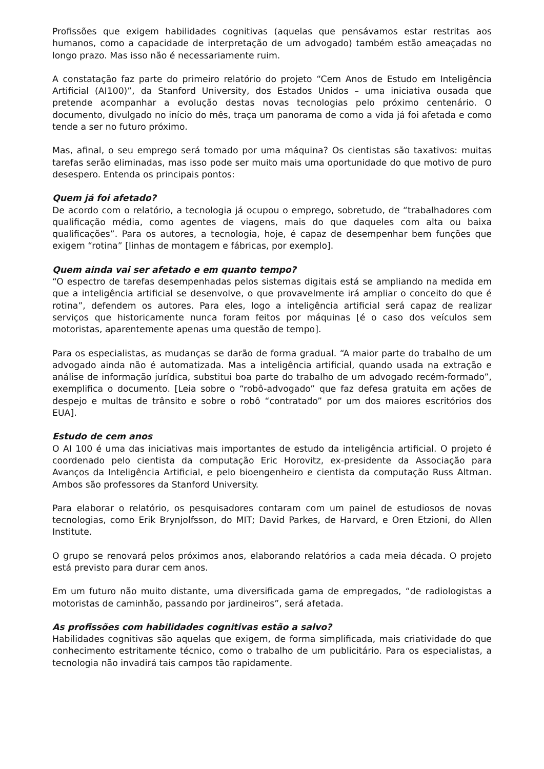Profissões que exigem habilidades cognitivas (aquelas que pensávamos estar restritas aos humanos, como a capacidade de interpretação de um advogado) também estão ameaçadas no longo prazo. Mas isso não é necessariamente ruim.
A constatação faz parte do primeiro relatório do projeto “Cem Anos de Estudo em Inteligência Artificial (AI100)”, da Stanford University, dos Estados Unidos – uma iniciativa ousada que pretende acompanhar a evolução destas novas tecnologias pelo próximo centenário. O documento, divulgado no início do mês, traça um panorama de como a vida já foi afetada e como tende a ser no futuro próximo.
Mas, afinal, o seu emprego será tomado por uma máquina? Os cientistas são taxativos: muitas tarefas serão eliminadas, mas isso pode ser muito mais uma oportunidade do que motivo de puro desespero. Entenda os principais pontos:
Quem já foi afetado?
De acordo com o relatório, a tecnologia já ocupou o emprego, sobretudo, de “trabalhadores com qualificação média, como agentes de viagens, mais do que daqueles com alta ou baixa qualificações”. Para os autores, a tecnologia, hoje, é capaz de desempenhar bem funções que exigem “rotina” [linhas de montagem e fábricas, por exemplo].
Quem ainda vai ser afetado e em quanto tempo?
“O espectro de tarefas desempenhadas pelos sistemas digitais está se ampliando na medida em que a inteligência artificial se desenvolve, o que provavelmente irá ampliar o conceito do que é rotina”, defendem os autores. Para eles, logo a inteligência artificial será capaz de realizar serviços que historicamente nunca foram feitos por máquinas [é o caso dos veículos sem motoristas, aparentemente apenas uma questão de tempo].
Para os especialistas, as mudanças se darão de forma gradual. “A maior parte do trabalho de um advogado ainda não é automatizada. Mas a inteligência artificial, quando usada na extração e análise de informação jurídica, substitui boa parte do trabalho de um advogado recém-formado”, exemplifica o documento. [Leia sobre o “robô-advogado” que faz defesa gratuita em ações de despejo e multas de trânsito e sobre o robô “contratado” por um dos maiores escritórios dos EUA].
Estudo de cem anos
O AI 100 é uma das iniciativas mais importantes de estudo da inteligência artificial. O projeto é coordenado pelo cientista da computação Eric Horovitz, ex-presidente da Associação para Avanços da Inteligência Artificial, e pelo bioengenheiro e cientista da computação Russ Altman. Ambos são professores da Stanford University.
Para elaborar o relatório, os pesquisadores contaram com um painel de estudiosos de novas tecnologias, como Erik Brynjolfsson, do MIT; David Parkes, de Harvard, e Oren Etzioni, do Allen Institute.
O grupo se renovará pelos próximos anos, elaborando relatórios a cada meia década. O projeto está previsto para durar cem anos.
Em um futuro não muito distante, uma diversificada gama de empregados, “de radiologistas a motoristas de caminhão, passando por jardineiros”, será afetada.
As profissões com habilidades cognitivas estão a salvo?
Habilidades cognitivas são aquelas que exigem, de forma simplificada, mais criatividade do que conhecimento estritamente técnico, como o trabalho de um publicitário. Para os especialistas, a tecnologia não invadirá tais campos tão rapidamente.